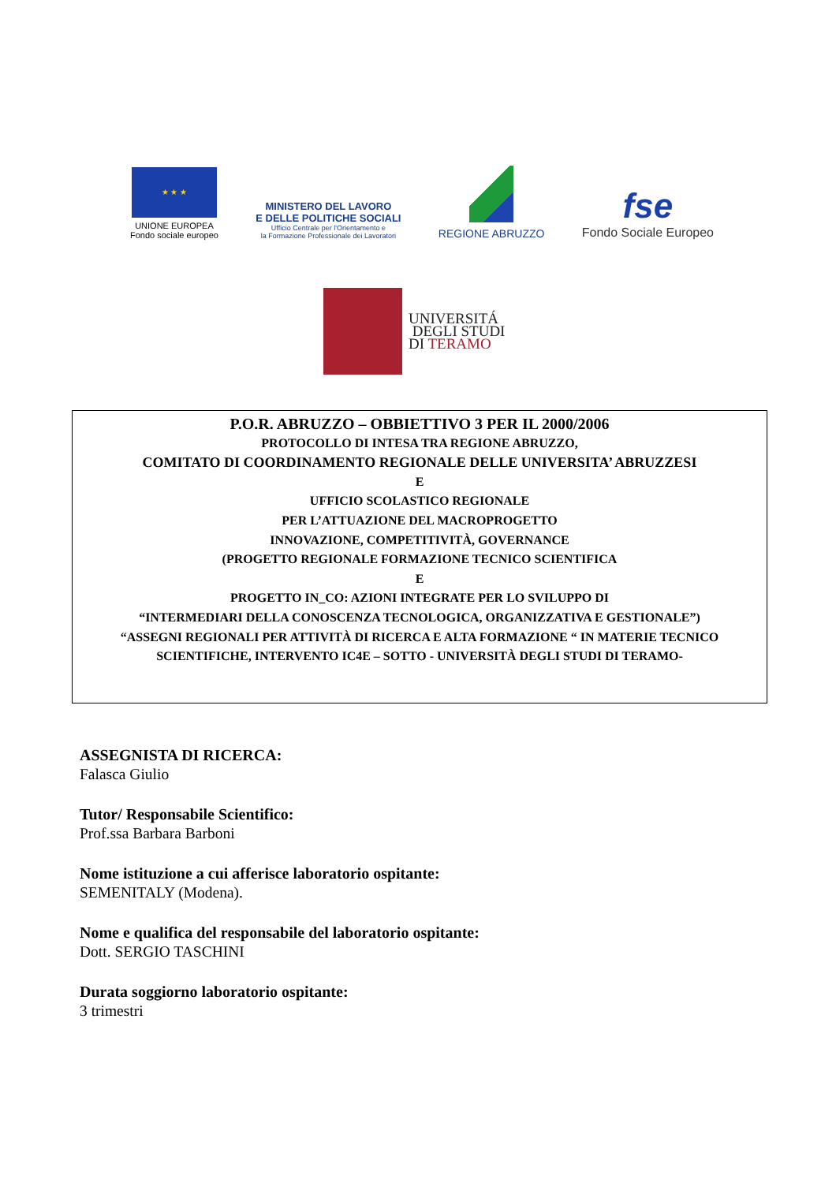★ ★ ★
UNIONE EUROPEA
Fondo sociale europeo
MINISTERO DEL LAVORO
E DELLE POLITICHE SOCIALI
Ufficio Centrale per l'Orientamento e
la Formazione Professionale dei Lavoratori
REGIONE ABRUZZO
fse
Fondo Sociale Europeo
UNIVERSITÁ
DEGLI STUDI
DI TERAMO
P.O.R. ABRUZZO – OBBIETTIVO 3 PER IL 2000/2006
PROTOCOLLO DI INTESA TRA REGIONE ABRUZZO,
COMITATO DI COORDINAMENTO REGIONALE DELLE UNIVERSITA’ ABRUZZESI
E
UFFICIO SCOLASTICO REGIONALE
PER L’ATTUAZIONE DEL MACROPROGETTO
INNOVAZIONE, COMPETITIVITÀ, GOVERNANCE
(PROGETTO REGIONALE FORMAZIONE TECNICO SCIENTIFICA
E
PROGETTO IN_CO: AZIONI INTEGRATE PER LO SVILUPPO DI
“INTERMEDIARI DELLA CONOSCENZA TECNOLOGICA, ORGANIZZATIVA E GESTIONALE”)
“ASSEGNI REGIONALI PER ATTIVITÀ DI RICERCA E ALTA FORMAZIONE “ IN MATERIE TECNICO SCIENTIFICHE, INTERVENTO IC4E – SOTTO - UNIVERSITÀ DEGLI STUDI DI TERAMO-
ASSEGNISTA DI RICERCA:
Falasca Giulio
Tutor/ Responsabile Scientifico:
Prof.ssa Barbara Barboni
Nome istituzione a cui afferisce laboratorio ospitante:
SEMENITALY (Modena).
Nome e qualifica del responsabile del laboratorio ospitante:
Dott. SERGIO TASCHINI
Durata soggiorno laboratorio ospitante:
3 trimestri